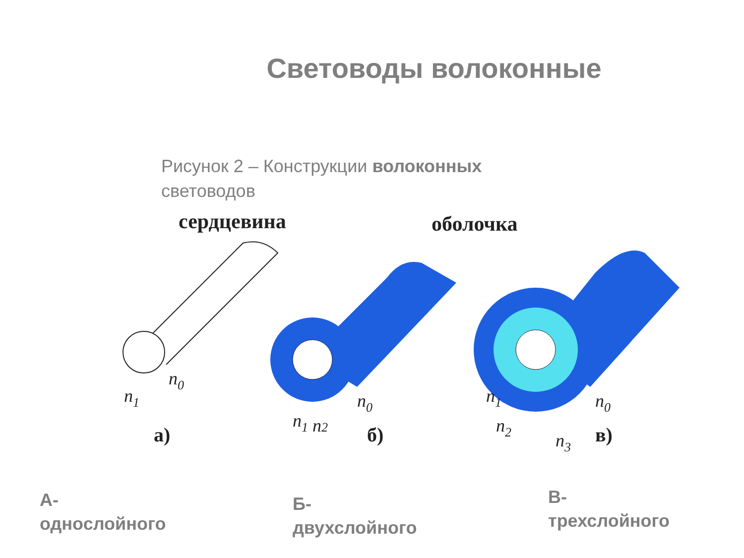Световоды волоконные
Рисунок 2 – Конструкции волоконных световодов
сердцевина
оболочка
n1
n0
а)
n1 n2
n0
б)
n1
n2
n3
n0
в)
А-
однослойного
Б-
двухслойного
В-
трехслойного